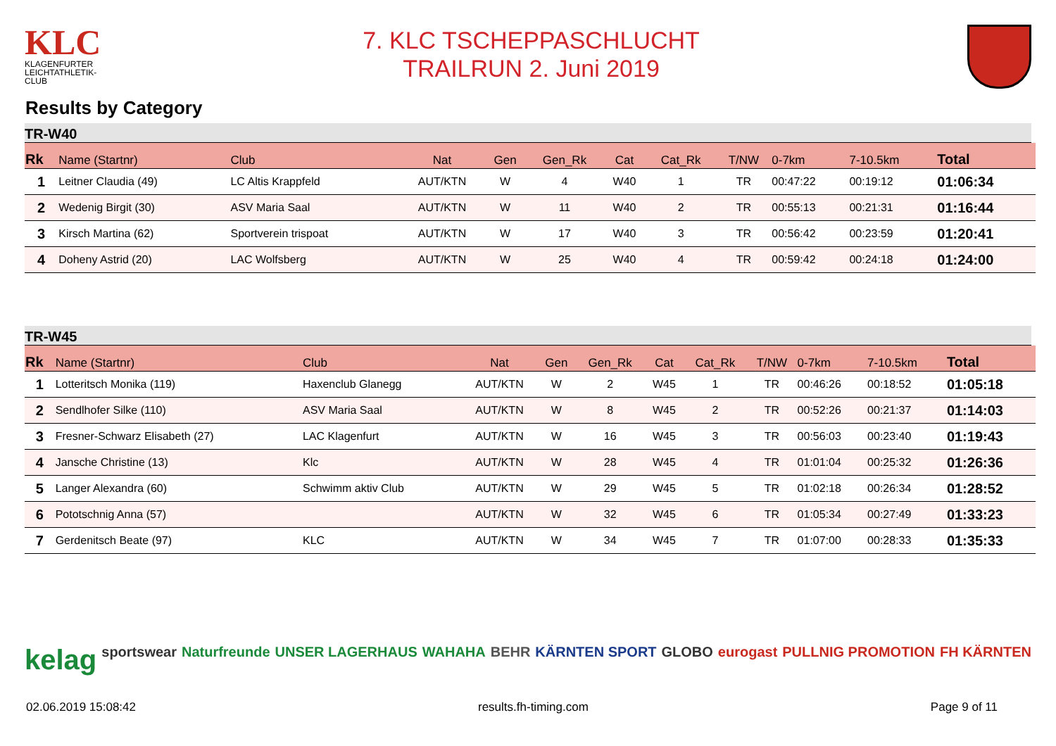KLC
KLAGENFURTER LEICHTATHLETIK-CLUB
7. KLC TSCHEPPASCHLUCHT
TRAILRUN 2. Juni 2019
Results by Category
TR-W40
| Rk | Name (Startnr) | Club | Nat | Gen | Gen_Rk | Cat | Cat_Rk | T/NW | 0-7km | 7-10.5km | Total |
| --- | --- | --- | --- | --- | --- | --- | --- | --- | --- | --- | --- |
| 1 | Leitner Claudia (49) | LC Altis Krappfeld | AUT/KTN | W | 4 | W40 | 1 | TR | 00:47:22 | 00:19:12 | 01:06:34 |
| 2 | Wedenig Birgit (30) | ASV Maria Saal | AUT/KTN | W | 11 | W40 | 2 | TR | 00:55:13 | 00:21:31 | 01:16:44 |
| 3 | Kirsch Martina (62) | Sportverein trispoat | AUT/KTN | W | 17 | W40 | 3 | TR | 00:56:42 | 00:23:59 | 01:20:41 |
| 4 | Doheny Astrid (20) | LAC Wolfsberg | AUT/KTN | W | 25 | W40 | 4 | TR | 00:59:42 | 00:24:18 | 01:24:00 |
TR-W45
| Rk | Name (Startnr) | Club | Nat | Gen | Gen_Rk | Cat | Cat_Rk | T/NW | 0-7km | 7-10.5km | Total |
| --- | --- | --- | --- | --- | --- | --- | --- | --- | --- | --- | --- |
| 1 | Lotteritsch Monika (119) | Haxenclub Glanegg | AUT/KTN | W | 2 | W45 | 1 | TR | 00:46:26 | 00:18:52 | 01:05:18 |
| 2 | Sendlhofer Silke (110) | ASV Maria Saal | AUT/KTN | W | 8 | W45 | 2 | TR | 00:52:26 | 00:21:37 | 01:14:03 |
| 3 | Fresner-Schwarz Elisabeth (27) | LAC Klagenfurt | AUT/KTN | W | 16 | W45 | 3 | TR | 00:56:03 | 00:23:40 | 01:19:43 |
| 4 | Jansche Christine (13) | Klc | AUT/KTN | W | 28 | W45 | 4 | TR | 01:01:04 | 00:25:32 | 01:26:36 |
| 5 | Langer Alexandra (60) | Schwimm aktiv Club | AUT/KTN | W | 29 | W45 | 5 | TR | 01:02:18 | 00:26:34 | 01:28:52 |
| 6 | Pototschnig Anna (57) | | AUT/KTN | W | 32 | W45 | 6 | TR | 01:05:34 | 00:27:49 | 01:33:23 |
| 7 | Gerdenitsch Beate (97) | KLC | AUT/KTN | W | 34 | W45 | 7 | TR | 01:07:00 | 00:28:33 | 01:35:33 |
kelag sportswear Naturfreunde UNSER LAGERHAUS WAHAHA BEHR KÄRNTEN SPORT GLOBO eurogast PULLNIG PROMOTION FH KÄRNTEN
02.06.2019 15:08:42 results.fh-timing.com Page 9 of 11